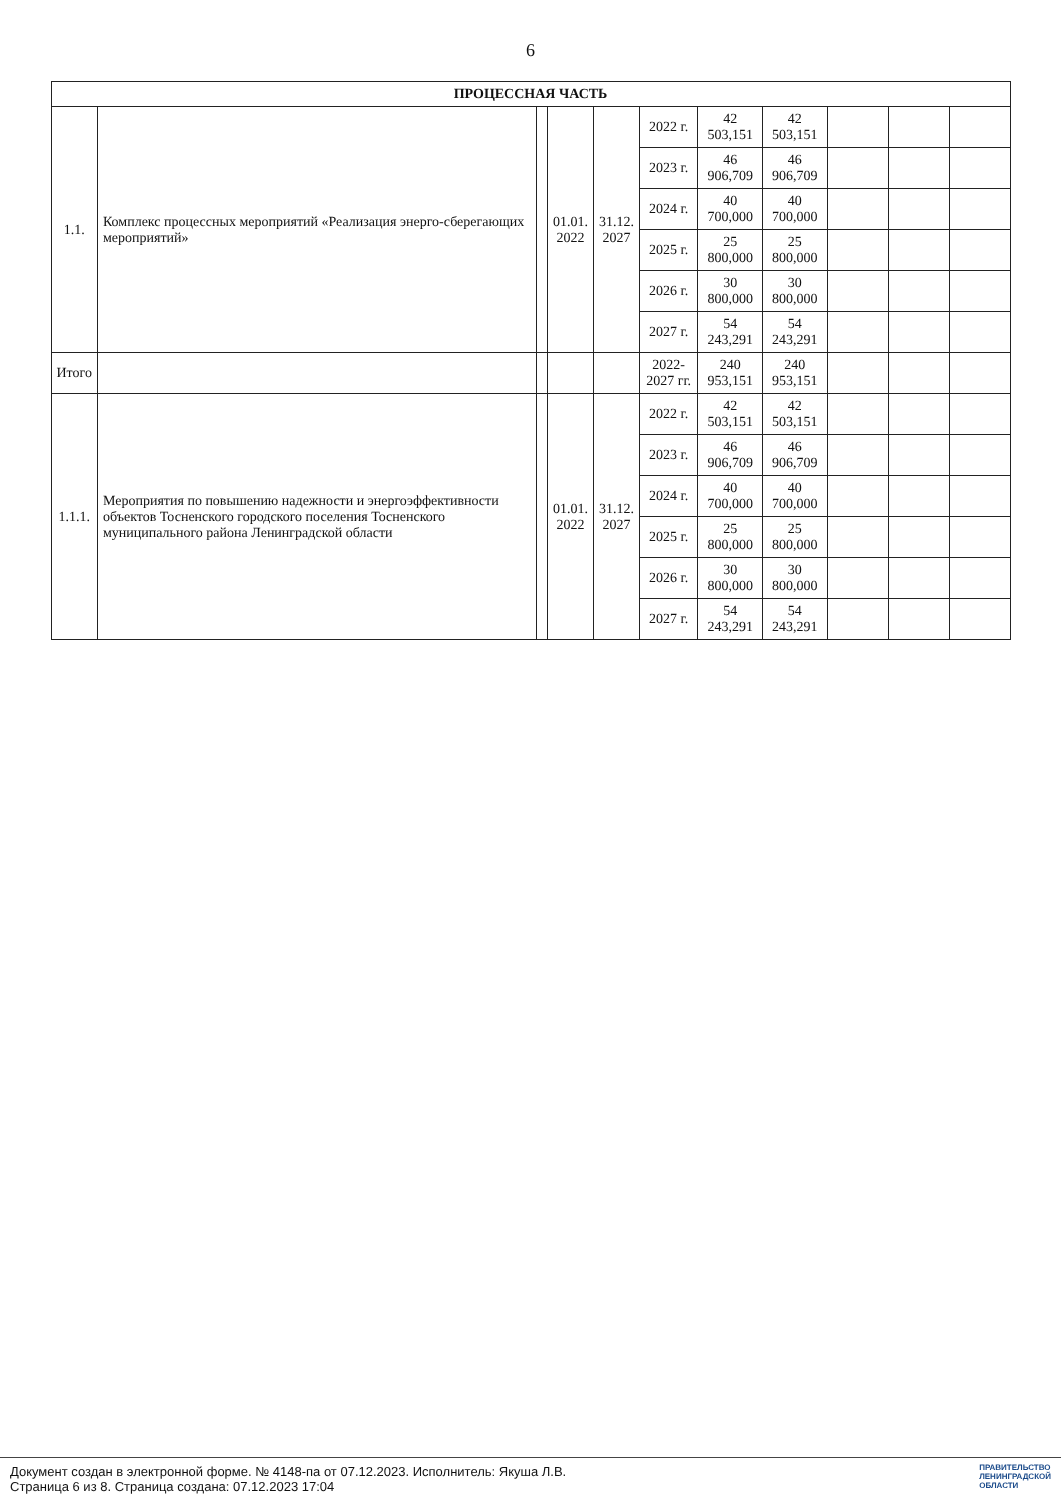6
| ПРОЦЕССНАЯ ЧАСТЬ | | | | | | | | | | |
| --- | --- | --- | --- | --- | --- | --- | --- | --- | --- | --- |
| 1.1. | Комплекс процессных мероприятий «Реализация энерго-сберегающих мероприятий» | | 01.01. 2022 | 31.12. 2027 | 2022 г. | 42 503,151 | 42 503,151 | | | |
| | | | | | 2023 г. | 46 906,709 | 46 906,709 | | | |
| | | | | | 2024 г. | 40 700,000 | 40 700,000 | | | |
| | | | | | 2025 г. | 25 800,000 | 25 800,000 | | | |
| | | | | | 2026 г. | 30 800,000 | 30 800,000 | | | |
| | | | | | 2027 г. | 54 243,291 | 54 243,291 | | | |
| Итого | | | | | 2022-2027 гг. | 240 953,151 | 240 953,151 | | | |
| 1.1.1. | Мероприятия по повышению надежности и энергоэффективности объектов Тосненского городского поселения Тосненского муниципального района Ленинградской области | | 01.01. 2022 | 31.12. 2027 | 2022 г. | 42 503,151 | 42 503,151 | | | |
| | | | | | 2023 г. | 46 906,709 | 46 906,709 | | | |
| | | | | | 2024 г. | 40 700,000 | 40 700,000 | | | |
| | | | | | 2025 г. | 25 800,000 | 25 800,000 | | | |
| | | | | | 2026 г. | 30 800,000 | 30 800,000 | | | |
| | | | | | 2027 г. | 54 243,291 | 54 243,291 | | | |
Документ создан в электронной форме. № 4148-па от 07.12.2023. Исполнитель: Якуша Л.В.
Страница 6 из 8. Страница создана: 07.12.2023 17:04
ПРАВИТЕЛЬСТВО
ЛЕНИНГРАДСКОЙ
ОБЛАСТИ